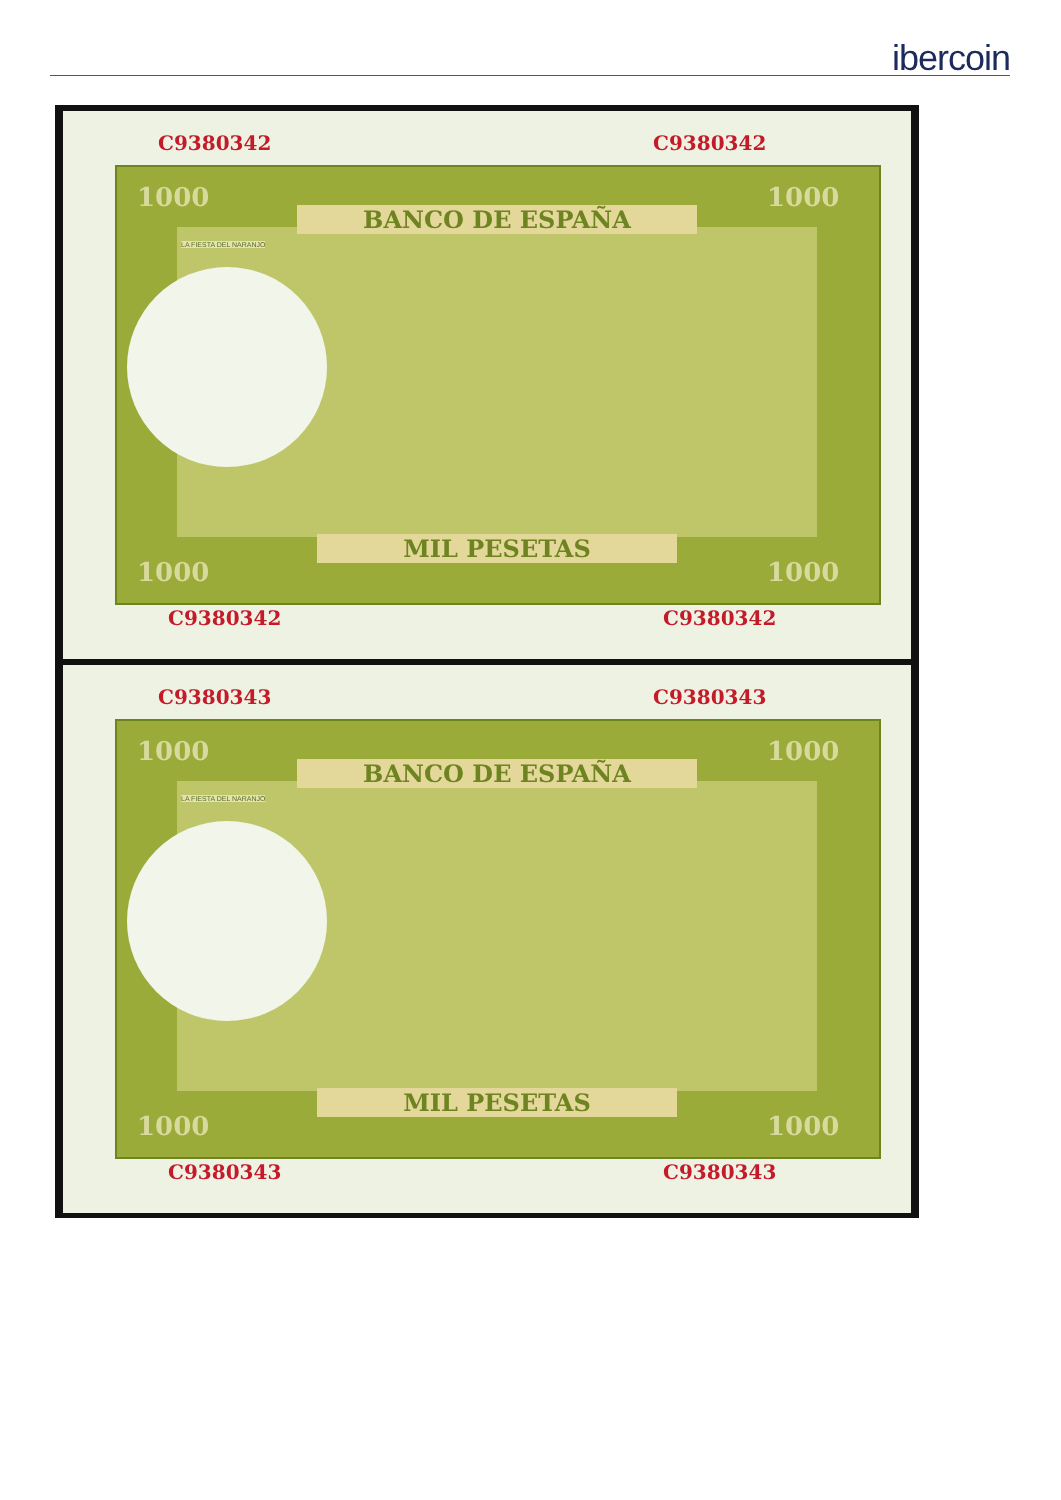ibercoin
C9380342 C9380342
BANCO DE ESPAÑA
MIL PESETAS
1000 1000
1000 1000
LA FIESTA DEL NARANJO
C9380342 C9380342
C9380343 C9380343
BANCO DE ESPAÑA
MIL PESETAS
1000 1000
1000 1000
LA FIESTA DEL NARANJO
C9380343 C9380343